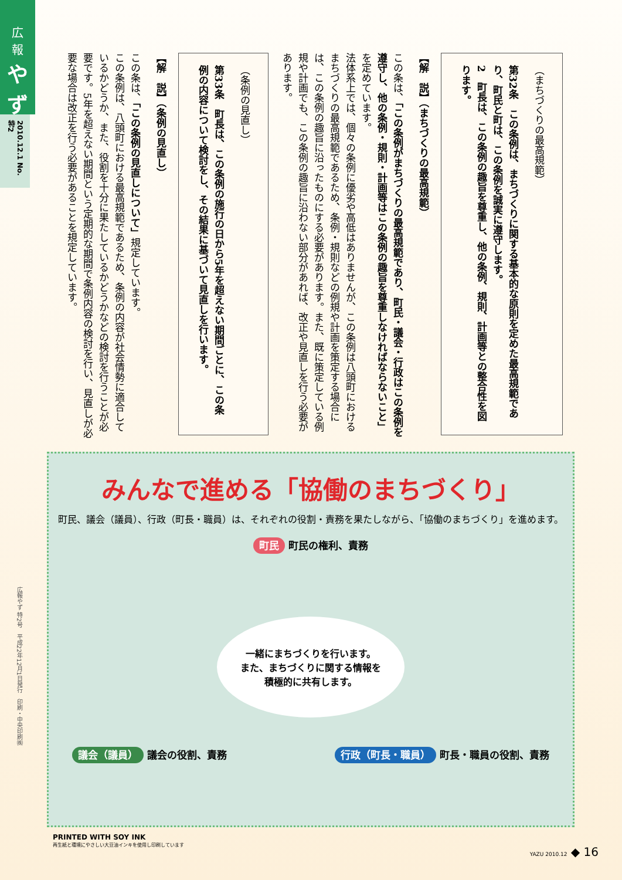広
報
やず
2010.12.1 No.特2
（まちづくりの最高規範）
第32条　この条例は、まちづくりに関する基本的な原則を定めた最高規範であり、町民と町は、この条例を誠実に遵守します。
2　町長は、この条例の趣旨を尊重し、他の条例、規則、計画等との整合性を図ります。
【解　説】（まちづくりの最高規範）
この条は、「この条例がまちづくりの最高規範であり、町民・議会・行政はこの条例を遵守し、他の条例・規則・計画等はこの条例の趣旨を尊重しなければならないこと」を定めています。
法体系上では、個々の条例に優劣や高低はありませんが、この条例は八頭町におけるまちづくりの最高規範であるため、条例・規則などの例規や計画を策定する場合には、この条例の趣旨に沿ったものにする必要があります。また、既に策定している例規や計画でも、この条例の趣旨に沿わない部分があれば、改正や見直しを行う必要があります。
（条例の見直し）
第33条　町長は、この条例の施行の日から5年を超えない期間ごとに、この条例の内容について検討をし、その結果に基づいて見直しを行います。
【解　説】（条例の見直し）
この条は、「この条例の見直しについて」規定しています。
この条例は、八頭町における最高規範であるため、条例の内容が社会情勢に適合しているかどうか、また、役割を十分に果たしているかどうかなどの検討を行うことが必要です。5年を超えない期間という定期的な期間で条例内容の検討を行い、見直しが必要な場合は改正を行う必要があることを規定しています。
広報やず 特2号　平成22年12月1日発行　印刷・中央印刷㈱
みんなで進める「協働のまちづくり」
町民、議会（議員）、行政（町長・職員）は、それぞれの役割・責務を果たしながら、「協働のまちづくり」を進めます。
町民 町民の権利、責務
一緒にまちづくりを行います。
また、まちづくりに関する情報を
積極的に共有します。
議会（議員） 議会の役割、責務
行政（町長・職員） 町長・職員の役割、責務
PRINTED WITH SOY INK
再生紙と環境にやさしい大豆油インキを使用し印刷しています
YAZU 2010.12 ◆ 16